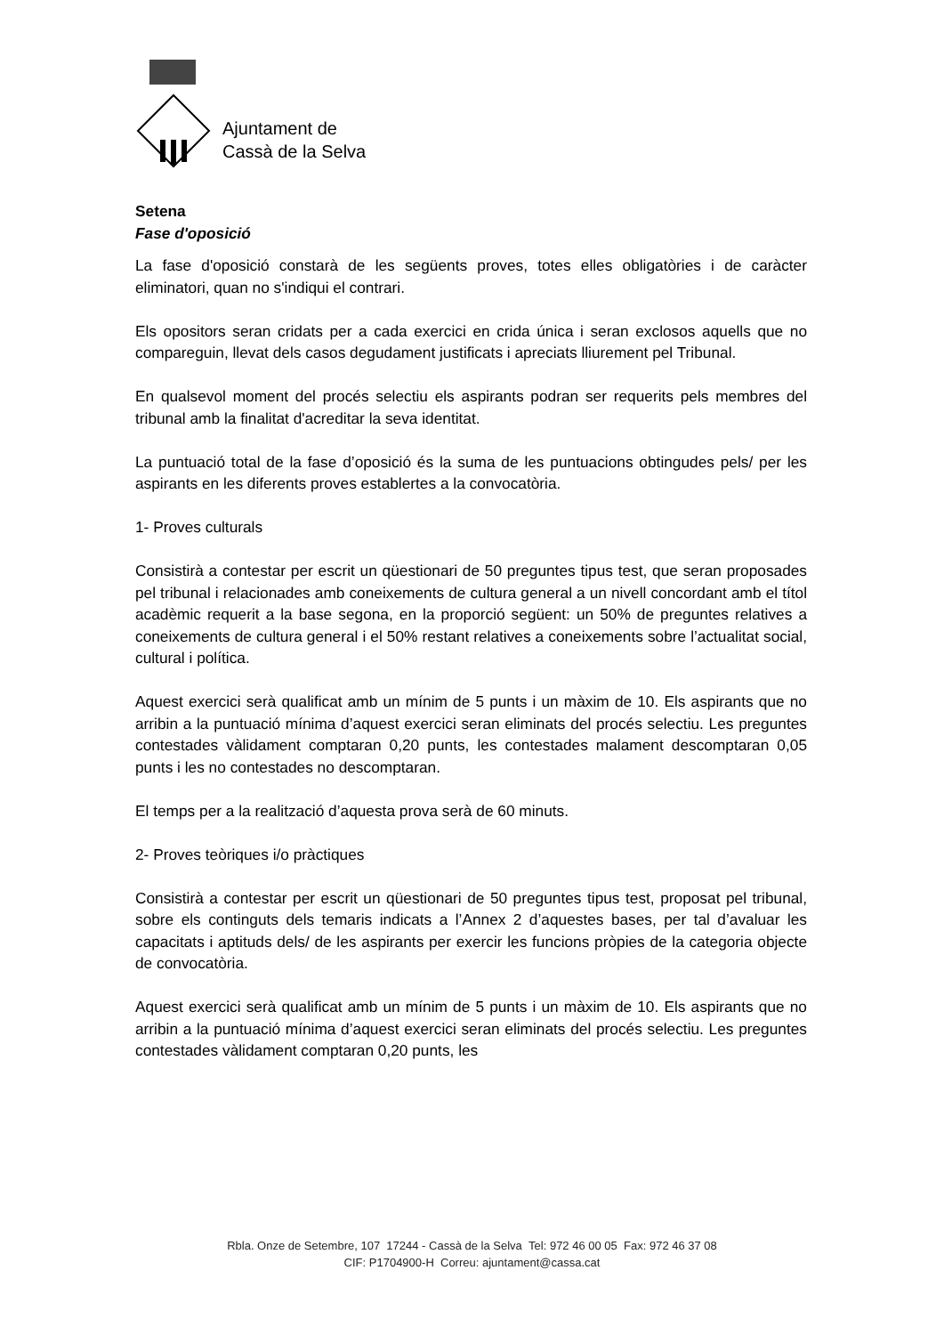Ajuntament de
Cassà de la Selva
Setena
Fase d'oposició
La fase d'oposició constarà de les següents proves, totes elles obligatòries i de caràcter eliminatori, quan no s'indiqui el contrari.
Els opositors seran cridats per a cada exercici en crida única i seran exclosos aquells que no compareguin, llevat dels casos degudament justificats i apreciats lliurement pel Tribunal.
En qualsevol moment del procés selectiu els aspirants podran ser requerits pels membres del tribunal amb la finalitat d'acreditar la seva identitat.
La puntuació total de la fase d’oposició és la suma de les puntuacions obtingudes pels/ per les aspirants en les diferents proves establertes a la convocatòria.
1- Proves culturals
Consistirà a contestar per escrit un qüestionari de 50 preguntes tipus test, que seran proposades pel tribunal i relacionades amb coneixements de cultura general a un nivell concordant amb el títol acadèmic requerit a la base segona, en la proporció següent: un 50% de preguntes relatives a coneixements de cultura general i el 50% restant relatives a coneixements sobre l’actualitat social, cultural i política.
Aquest exercici serà qualificat amb un mínim de 5 punts i un màxim de 10. Els aspirants que no arribin a la puntuació mínima d’aquest exercici seran eliminats del procés selectiu. Les preguntes contestades vàlidament comptaran 0,20 punts, les contestades malament descomptaran 0,05 punts i les no contestades no descomptaran.
El temps per a la realització d’aquesta prova serà de 60 minuts.
2- Proves teòriques i/o pràctiques
Consistirà a contestar per escrit un qüestionari de 50 preguntes tipus test, proposat pel tribunal, sobre els continguts dels temaris indicats a l’Annex 2 d’aquestes bases, per tal d’avaluar les capacitats i aptituds dels/ de les aspirants per exercir les funcions pròpies de la categoria objecte de convocatòria.
Aquest exercici serà qualificat amb un mínim de 5 punts i un màxim de 10. Els aspirants que no arribin a la puntuació mínima d’aquest exercici seran eliminats del procés selectiu. Les preguntes contestades vàlidament comptaran 0,20 punts, les
Rbla. Onze de Setembre, 107 17244 - Cassà de la Selva Tel: 972 46 00 05 Fax: 972 46 37 08
CIF: P1704900-H Correu: ajuntament@cassa.cat